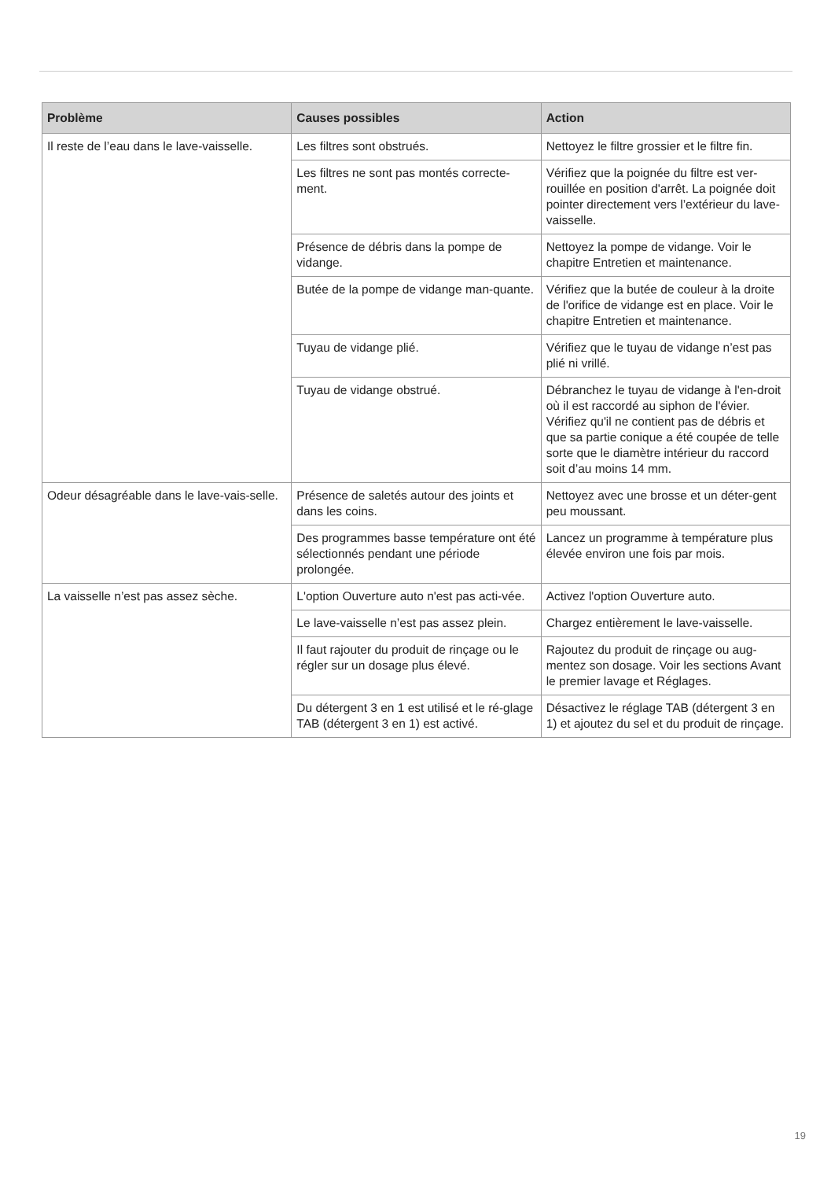| Problème | Causes possibles | Action |
| --- | --- | --- |
| Il reste de l’eau dans le lave-vaisselle. | Les filtres sont obstrués. | Nettoyez le filtre grossier et le filtre fin. |
| | Les filtres ne sont pas montés correcte-ment. | Vérifiez que la poignée du filtre est ver-rouillée en position d'arrêt. La poignée doit pointer directement vers l’extérieur du lave-vaisselle. |
| | Présence de débris dans la pompe de vidange. | Nettoyez la pompe de vidange. Voir le chapitre Entretien et maintenance. |
| | Butée de la pompe de vidange man-quante. | Vérifiez que la butée de couleur à la droite de l'orifice de vidange est en place. Voir le chapitre Entretien et maintenance. |
| | Tuyau de vidange plié. | Vérifiez que le tuyau de vidange n’est pas plié ni vrillé. |
| | Tuyau de vidange obstrué. | Débranchez le tuyau de vidange à l'en-droit où il est raccordé au siphon de l'évier. Vérifiez qu'il ne contient pas de débris et que sa partie conique a été coupée de telle sorte que le diamètre intérieur du raccord soit d’au moins 14 mm. |
| Odeur désagréable dans le lave-vais-selle. | Présence de saletés autour des joints et dans les coins. | Nettoyez avec une brosse et un déter-gent peu moussant. |
| | Des programmes basse température ont été sélectionnés pendant une période prolongée. | Lancez un programme à température plus élevée environ une fois par mois. |
| La vaisselle n’est pas assez sèche. | L'option Ouverture auto n'est pas acti-vée. | Activez l'option Ouverture auto. |
| | Le lave-vaisselle n’est pas assez plein. | Chargez entièrement le lave-vaisselle. |
| | Il faut rajouter du produit de rinçage ou le régler sur un dosage plus élevé. | Rajoutez du produit de rinçage ou aug-mentez son dosage. Voir les sections Avant le premier lavage et Réglages. |
| | Du détergent 3 en 1 est utilisé et le ré-glage TAB (détergent 3 en 1) est activé. | Désactivez le réglage TAB (détergent 3 en 1) et ajoutez du sel et du produit de rinçage. |
19